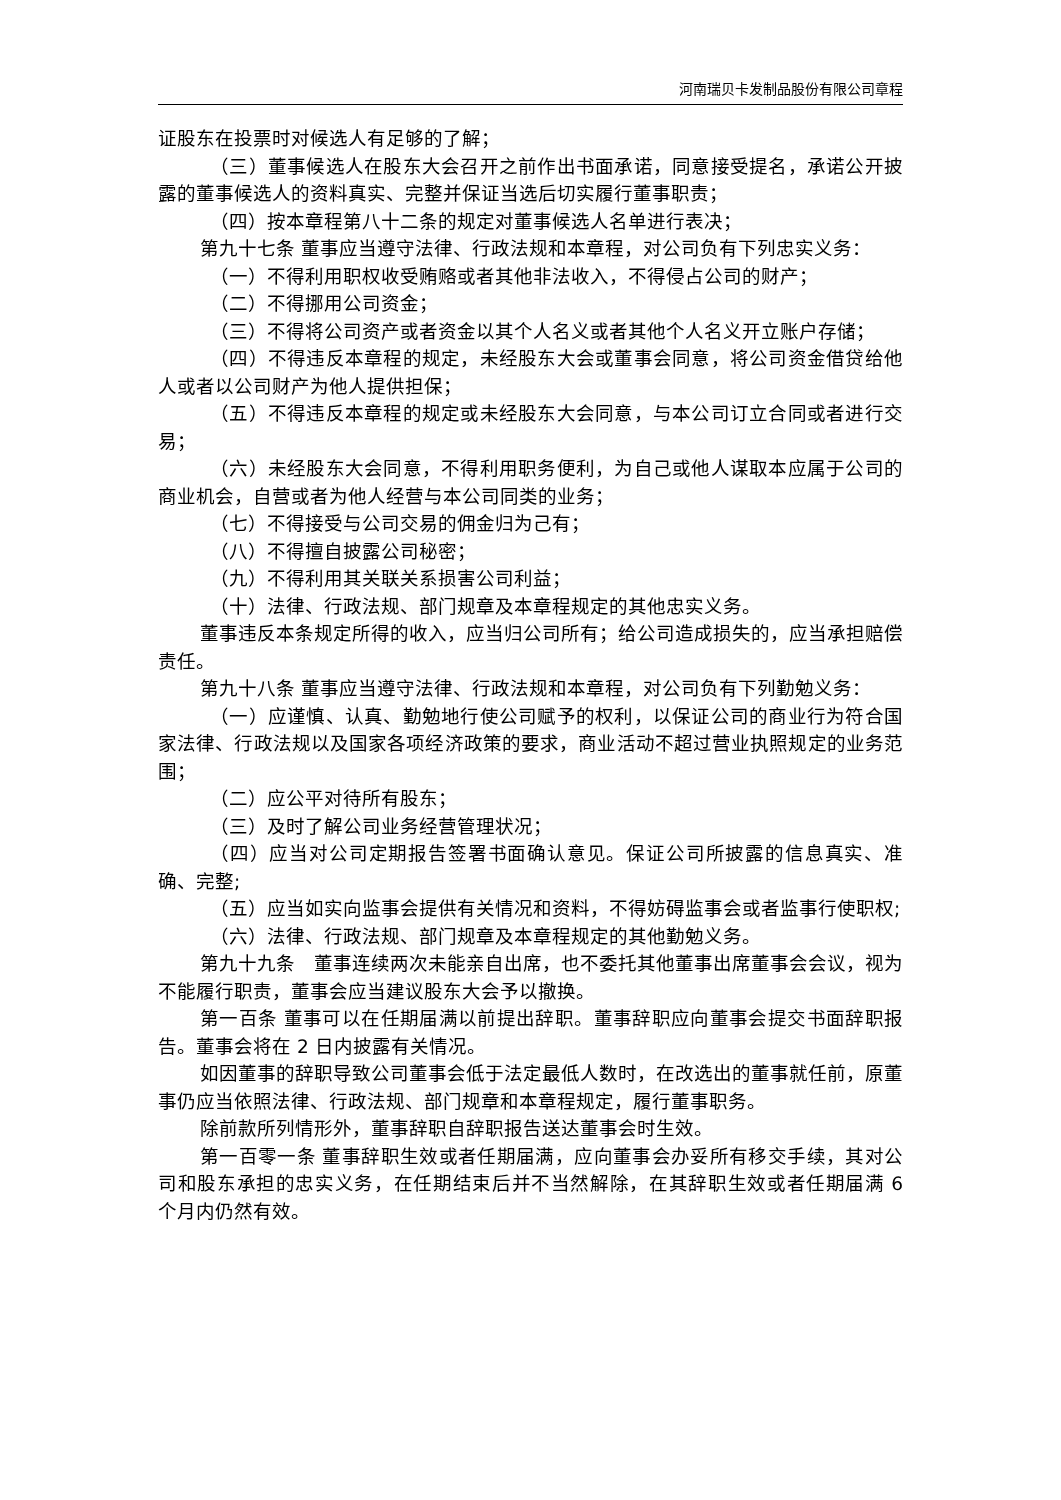河南瑞贝卡发制品股份有限公司章程
证股东在投票时对候选人有足够的了解；
（三）董事候选人在股东大会召开之前作出书面承诺，同意接受提名，承诺公开披露的董事候选人的资料真实、完整并保证当选后切实履行董事职责；
（四）按本章程第八十二条的规定对董事候选人名单进行表决；
第九十七条 董事应当遵守法律、行政法规和本章程，对公司负有下列忠实义务：
（一）不得利用职权收受贿赂或者其他非法收入，不得侵占公司的财产；
（二）不得挪用公司资金；
（三）不得将公司资产或者资金以其个人名义或者其他个人名义开立账户存储；
（四）不得违反本章程的规定，未经股东大会或董事会同意，将公司资金借贷给他人或者以公司财产为他人提供担保；
（五）不得违反本章程的规定或未经股东大会同意，与本公司订立合同或者进行交易；
（六）未经股东大会同意，不得利用职务便利，为自己或他人谋取本应属于公司的商业机会，自营或者为他人经营与本公司同类的业务；
（七）不得接受与公司交易的佣金归为己有；
（八）不得擅自披露公司秘密；
（九）不得利用其关联关系损害公司利益；
（十）法律、行政法规、部门规章及本章程规定的其他忠实义务。
董事违反本条规定所得的收入，应当归公司所有；给公司造成损失的，应当承担赔偿责任。
第九十八条 董事应当遵守法律、行政法规和本章程，对公司负有下列勤勉义务：
（一）应谨慎、认真、勤勉地行使公司赋予的权利，以保证公司的商业行为符合国家法律、行政法规以及国家各项经济政策的要求，商业活动不超过营业执照规定的业务范围；
（二）应公平对待所有股东；
（三）及时了解公司业务经营管理状况；
（四）应当对公司定期报告签署书面确认意见。保证公司所披露的信息真实、准确、完整;
（五）应当如实向监事会提供有关情况和资料，不得妨碍监事会或者监事行使职权;
（六）法律、行政法规、部门规章及本章程规定的其他勤勉义务。
第九十九条　董事连续两次未能亲自出席，也不委托其他董事出席董事会会议，视为不能履行职责，董事会应当建议股东大会予以撤换。
第一百条 董事可以在任期届满以前提出辞职。董事辞职应向董事会提交书面辞职报告。董事会将在 2 日内披露有关情况。
如因董事的辞职导致公司董事会低于法定最低人数时，在改选出的董事就任前，原董事仍应当依照法律、行政法规、部门规章和本章程规定，履行董事职务。
除前款所列情形外，董事辞职自辞职报告送达董事会时生效。
第一百零一条 董事辞职生效或者任期届满，应向董事会办妥所有移交手续，其对公司和股东承担的忠实义务，在任期结束后并不当然解除，在其辞职生效或者任期届满 6 个月内仍然有效。